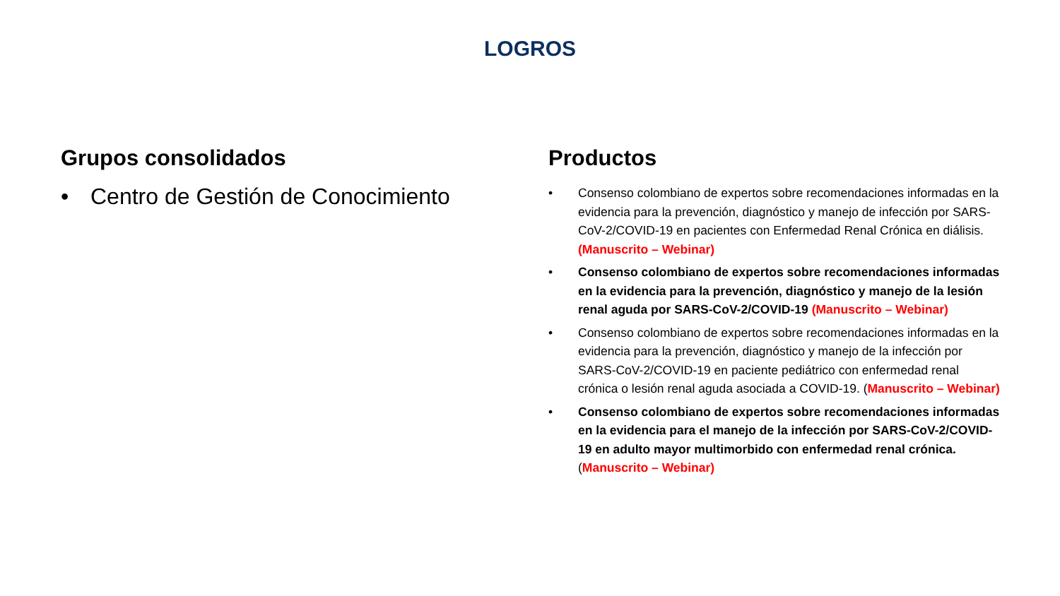LOGROS
Grupos consolidados
• Centro de Gestión de Conocimiento
Productos
• Consenso colombiano de expertos sobre recomendaciones informadas en la evidencia para la prevención, diagnóstico y manejo de infección por SARS-CoV-2/COVID-19 en pacientes con Enfermedad Renal Crónica en diálisis. (Manuscrito – Webinar)
• Consenso colombiano de expertos sobre recomendaciones informadas en la evidencia para la prevención, diagnóstico y manejo de la lesión renal aguda por SARS-CoV-2/COVID-19 (Manuscrito – Webinar)
• Consenso colombiano de expertos sobre recomendaciones informadas en la evidencia para la prevención, diagnóstico y manejo de la infección por SARS-CoV-2/COVID-19 en paciente pediátrico con enfermedad renal crónica o lesión renal aguda asociada a COVID-19. (Manuscrito – Webinar)
• Consenso colombiano de expertos sobre recomendaciones informadas en la evidencia para el manejo de la infección por SARS-CoV-2/COVID-19 en adulto mayor multimorbido con enfermedad renal crónica. (Manuscrito – Webinar)